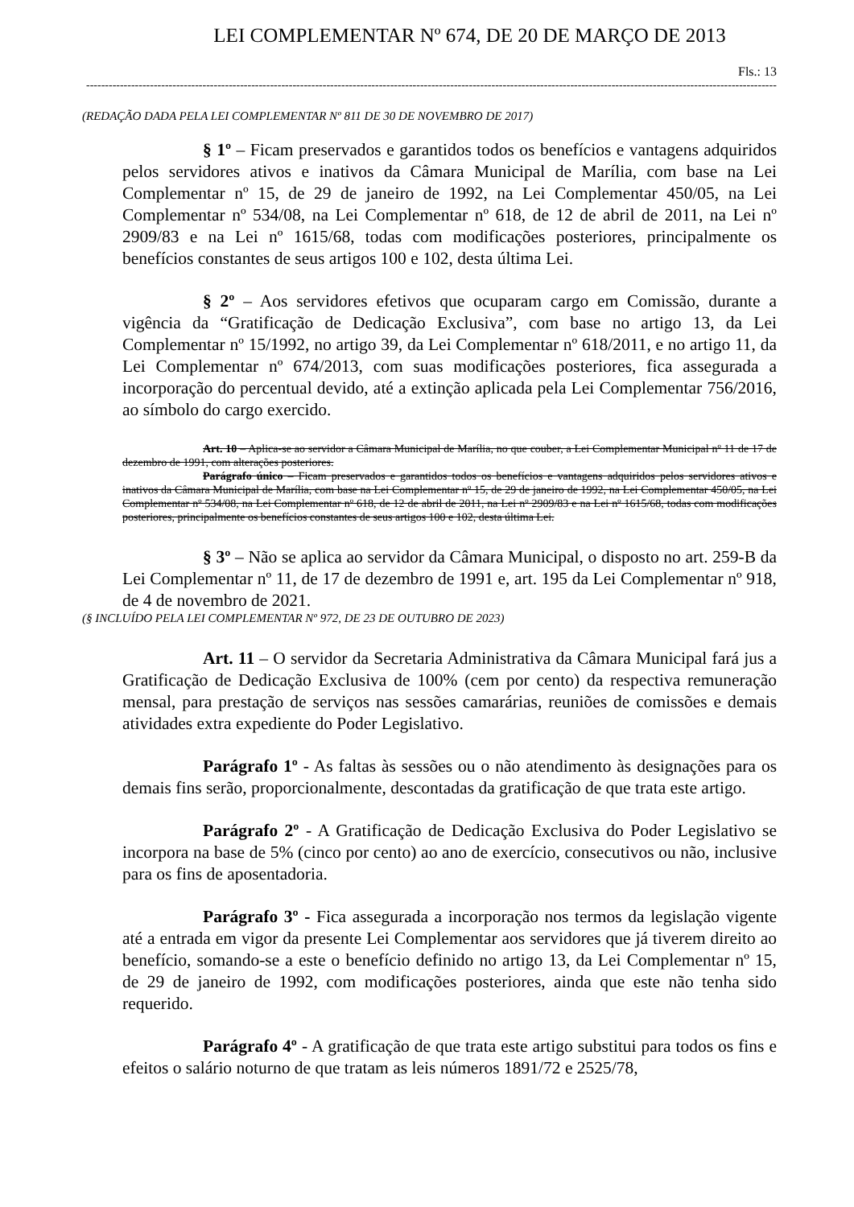LEI COMPLEMENTAR Nº 674, DE 20 DE MARÇO DE 2013
Fls.: 13
------------------------------------------------------------------------------------------------------------------------------------------------------------------------------------------
(REDAÇÃO DADA PELA LEI COMPLEMENTAR Nº 811 DE 30 DE NOVEMBRO DE 2017)
§ 1º – Ficam preservados e garantidos todos os benefícios e vantagens adquiridos pelos servidores ativos e inativos da Câmara Municipal de Marília, com base na Lei Complementar nº 15, de 29 de janeiro de 1992, na Lei Complementar 450/05, na Lei Complementar nº 534/08, na Lei Complementar nº 618, de 12 de abril de 2011, na Lei nº 2909/83 e na Lei nº 1615/68, todas com modificações posteriores, principalmente os benefícios constantes de seus artigos 100 e 102, desta última Lei.
§ 2º – Aos servidores efetivos que ocuparam cargo em Comissão, durante a vigência da “Gratificação de Dedicação Exclusiva”, com base no artigo 13, da Lei Complementar nº 15/1992, no artigo 39, da Lei Complementar nº 618/2011, e no artigo 11, da Lei Complementar nº 674/2013, com suas modificações posteriores, fica assegurada a incorporação do percentual devido, até a extinção aplicada pela Lei Complementar 756/2016, ao símbolo do cargo exercido.
Art. 10 – Aplica-se ao servidor a Câmara Municipal de Marília, no que couber, a Lei Complementar Municipal nº 11 de 17 de dezembro de 1991, com alterações posteriores.
Parágrafo único – Ficam preservados e garantidos todos os benefícios e vantagens adquiridos pelos servidores ativos e inativos da Câmara Municipal de Marília, com base na Lei Complementar nº 15, de 29 de janeiro de 1992, na Lei Complementar 450/05, na Lei Complementar nº 534/08, na Lei Complementar nº 618, de 12 de abril de 2011, na Lei nº 2909/83 e na Lei nº 1615/68, todas com modificações posteriores, principalmente os benefícios constantes de seus artigos 100 e 102, desta última Lei.
§ 3º – Não se aplica ao servidor da Câmara Municipal, o disposto no art. 259-B da Lei Complementar nº 11, de 17 de dezembro de 1991 e, art. 195 da Lei Complementar nº 918, de 4 de novembro de 2021.
(§ INCLUÍDO PELA LEI COMPLEMENTAR Nº 972, DE 23 DE OUTUBRO DE 2023)
Art. 11 – O servidor da Secretaria Administrativa da Câmara Municipal fará jus a Gratificação de Dedicação Exclusiva de 100% (cem por cento) da respectiva remuneração mensal, para prestação de serviços nas sessões camarárias, reuniões de comissões e demais atividades extra expediente do Poder Legislativo.
Parágrafo 1º - As faltas às sessões ou o não atendimento às designações para os demais fins serão, proporcionalmente, descontadas da gratificação de que trata este artigo.
Parágrafo 2º - A Gratificação de Dedicação Exclusiva do Poder Legislativo se incorpora na base de 5% (cinco por cento) ao ano de exercício, consecutivos ou não, inclusive para os fins de aposentadoria.
Parágrafo 3º - Fica assegurada a incorporação nos termos da legislação vigente até a entrada em vigor da presente Lei Complementar aos servidores que já tiverem direito ao benefício, somando-se a este o benefício definido no artigo 13, da Lei Complementar nº 15, de 29 de janeiro de 1992, com modificações posteriores, ainda que este não tenha sido requerido.
Parágrafo 4º - A gratificação de que trata este artigo substitui para todos os fins e efeitos o salário noturno de que tratam as leis números 1891/72 e 2525/78,